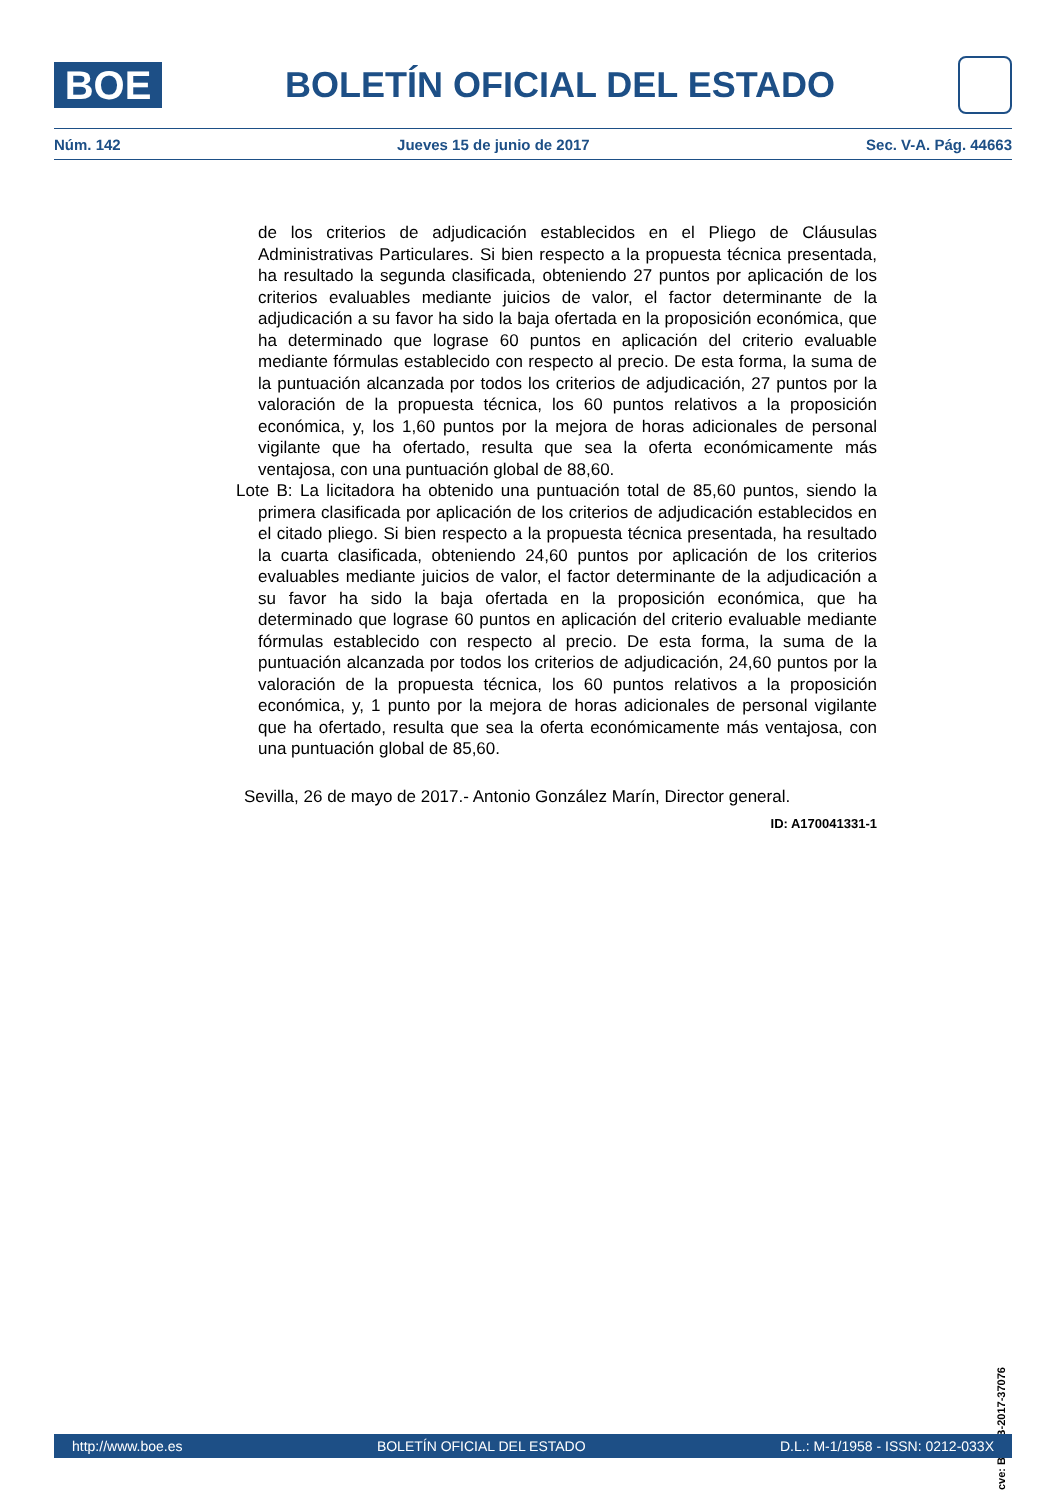BOE
BOLETÍN OFICIAL DEL ESTADO
Núm. 142 Jueves 15 de junio de 2017 Sec. V-A. Pág. 44663
de los criterios de adjudicación establecidos en el Pliego de Cláusulas Administrativas Particulares. Si bien respecto a la propuesta técnica presentada, ha resultado la segunda clasificada, obteniendo 27 puntos por aplicación de los criterios evaluables mediante juicios de valor, el factor determinante de la adjudicación a su favor ha sido la baja ofertada en la proposición económica, que ha determinado que lograse 60 puntos en aplicación del criterio evaluable mediante fórmulas establecido con respecto al precio. De esta forma, la suma de la puntuación alcanzada por todos los criterios de adjudicación, 27 puntos por la valoración de la propuesta técnica, los 60 puntos relativos a la proposición económica, y, los 1,60 puntos por la mejora de horas adicionales de personal vigilante que ha ofertado, resulta que sea la oferta económicamente más ventajosa, con una puntuación global de 88,60.
Lote B: La licitadora ha obtenido una puntuación total de 85,60 puntos, siendo la primera clasificada por aplicación de los criterios de adjudicación establecidos en el citado pliego. Si bien respecto a la propuesta técnica presentada, ha resultado la cuarta clasificada, obteniendo 24,60 puntos por aplicación de los criterios evaluables mediante juicios de valor, el factor determinante de la adjudicación a su favor ha sido la baja ofertada en la proposición económica, que ha determinado que lograse 60 puntos en aplicación del criterio evaluable mediante fórmulas establecido con respecto al precio. De esta forma, la suma de la puntuación alcanzada por todos los criterios de adjudicación, 24,60 puntos por la valoración de la propuesta técnica, los 60 puntos relativos a la proposición económica, y, 1 punto por la mejora de horas adicionales de personal vigilante que ha ofertado, resulta que sea la oferta económicamente más ventajosa, con una puntuación global de 85,60.
Sevilla, 26 de mayo de 2017.- Antonio González Marín, Director general.
ID: A170041331-1
cve: BOE-B-2017-37076
http://www.boe.es BOLETÍN OFICIAL DEL ESTADO D.L.: M-1/1958 - ISSN: 0212-033X